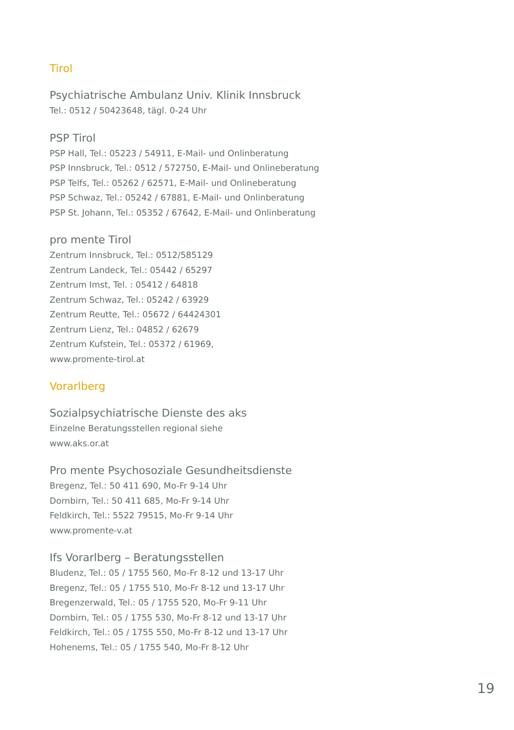Tirol
Psychiatrische Ambulanz Univ. Klinik Innsbruck
Tel.: 0512 / 50423648, tägl. 0-24 Uhr
PSP Tirol
PSP Hall, Tel.: 05223 / 54911, E-Mail- und Onlinberatung
PSP Innsbruck, Tel.: 0512 / 572750, E-Mail- und Onlineberatung
PSP Telfs, Tel.: 05262 / 62571, E-Mail- und Onlineberatung
PSP Schwaz, Tel.: 05242 / 67881, E-Mail- und Onlinberatung
PSP St. Johann, Tel.: 05352 / 67642, E-Mail- und Onlinberatung
pro mente Tirol
Zentrum Innsbruck, Tel.: 0512/585129
Zentrum Landeck, Tel.: 05442 / 65297
Zentrum Imst, Tel. : 05412 / 64818
Zentrum Schwaz, Tel.: 05242 / 63929
Zentrum Reutte, Tel.: 05672 / 64424301
Zentrum Lienz, Tel.: 04852 / 62679
Zentrum Kufstein, Tel.: 05372 / 61969,
www.promente-tirol.at
Vorarlberg
Sozialpsychiatrische Dienste des aks
Einzelne Beratungsstellen regional siehe
www.aks.or.at
Pro mente Psychosoziale Gesundheitsdienste
Bregenz, Tel.: 50 411 690, Mo-Fr 9-14 Uhr
Dornbirn, Tel.: 50 411 685, Mo-Fr 9-14 Uhr
Feldkirch, Tel.: 5522 79515, Mo-Fr 9-14 Uhr
www.promente-v.at
Ifs Vorarlberg – Beratungsstellen
Bludenz, Tel.: 05 / 1755 560, Mo-Fr 8-12 und 13-17 Uhr
Bregenz, Tel.: 05 / 1755 510, Mo-Fr 8-12 und 13-17 Uhr
Bregenzerwald, Tel.: 05 / 1755 520, Mo-Fr 9-11 Uhr
Dornbirn, Tel.: 05 / 1755 530, Mo-Fr 8-12 und 13-17 Uhr
Feldkirch, Tel.: 05 / 1755 550, Mo-Fr 8-12 und 13-17 Uhr
Hohenems, Tel.: 05 / 1755 540, Mo-Fr 8-12 Uhr
19